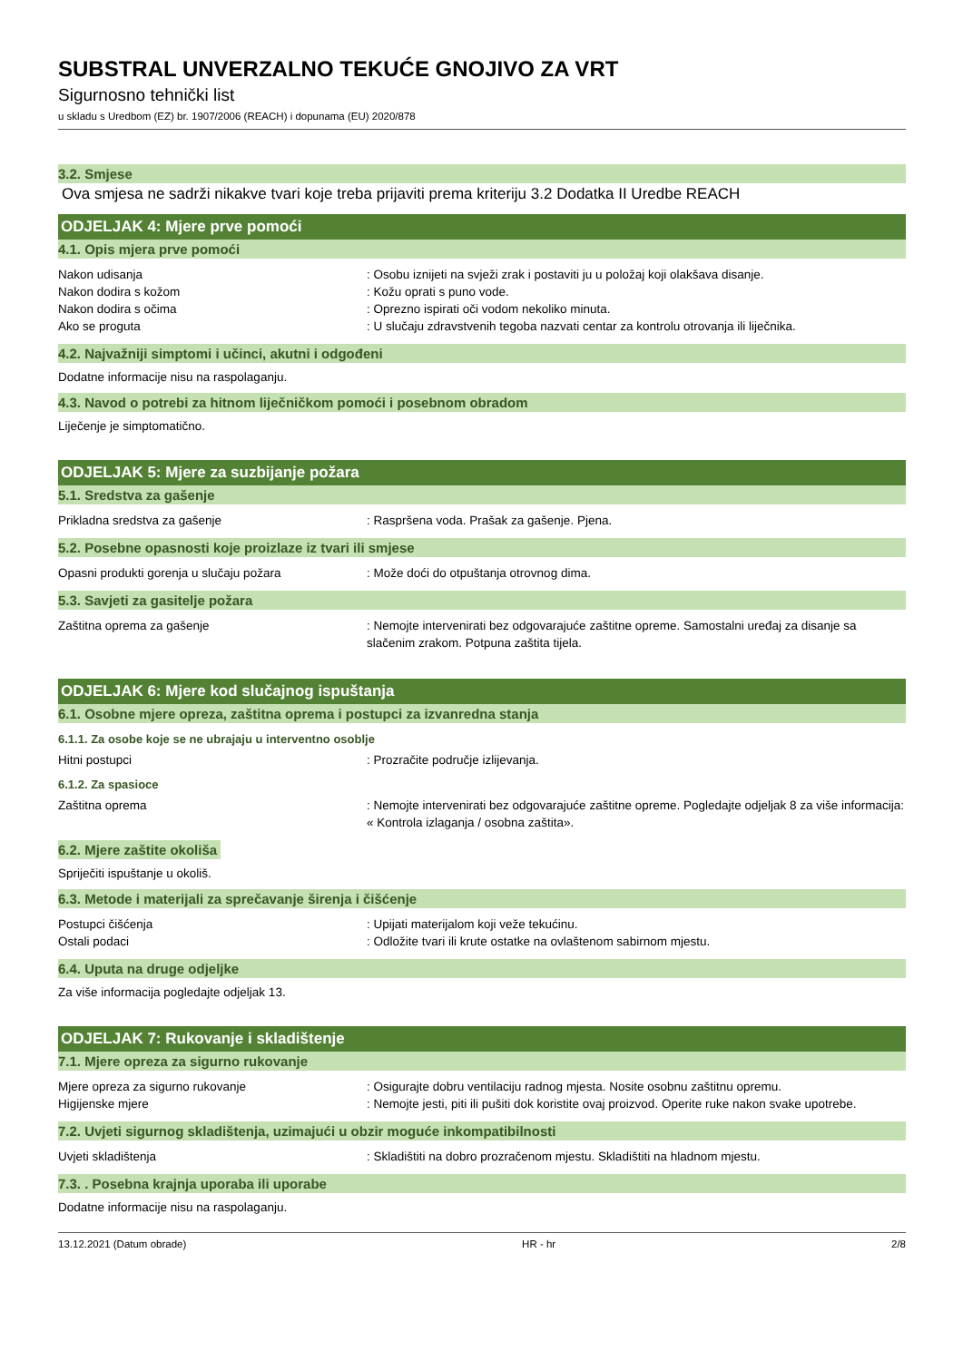SUBSTRAL UNVERZALNO TEKUĆE GNOJIVO ZA VRT
Sigurnosno tehnički list
u skladu s Uredbom (EZ) br. 1907/2006 (REACH) i dopunama (EU) 2020/878
3.2. Smjese
Ova smjesa ne sadrži nikakve tvari koje treba prijaviti prema kriteriju 3.2 Dodatka II Uredbe REACH
ODJELJAK 4: Mjere prve pomoći
4.1. Opis mjera prve pomoći
Nakon udisanja : Osobu iznijeti na svježi zrak i postaviti ju u položaj koji olakšava disanje.
Nakon dodira s kožom : Kožu oprati s puno vode.
Nakon dodira s očima : Oprezno ispirati oči vodom nekoliko minuta.
Ako se proguta : U slučaju zdravstvenih tegoba nazvati centar za kontrolu otrovanja ili liječnika.
4.2. Najvažniji simptomi i učinci, akutni i odgođeni
Dodatne informacije nisu na raspolaganju.
4.3. Navod o potrebi za hitnom liječničkom pomoći i posebnom obradom
Liječenje je simptomatično.
ODJELJAK 5: Mjere za suzbijanje požara
5.1. Sredstva za gašenje
Prikladna sredstva za gašenje: Raspršena voda. Prašak za gašenje. Pjena.
5.2. Posebne opasnosti koje proizlaze iz tvari ili smjese
Opasni produkti gorenja u slučaju požara: Može doći do otpuštanja otrovnog dima.
5.3. Savjeti za gasitelje požara
Zaštitna oprema za gašenje: Nemojte intervenirati bez odgovarajuće zaštitne opreme. Samostalni uređaj za disanje sa slačenim zrakom. Potpuna zaštita tijela.
ODJELJAK 6: Mjere kod slučajnog ispuštanja
6.1. Osobne mjere opreza, zaštitna oprema i postupci za izvanredna stanja
6.1.1. Za osobe koje se ne ubrajaju u interventno osoblje
Hitni postupci : Prozračite područje izlijevanja.
6.1.2. Za spasioce
Zaštitna oprema : Nemojte intervenirati bez odgovarajuće zaštitne opreme. Pogledajte odjeljak 8 za više informacija: « Kontrola izlaganja / osobna zaštita».
6.2. Mjere zaštite okoliša
Spriječiti ispuštanje u okoliš.
6.3. Metode i materijali za sprečavanje širenja i čišćenje
Postupci čišćenja : Upijati materijalom koji veže tekućinu.
Ostali podaci : Odložite tvari ili krute ostatke na ovlaštenom sabirnom mjestu.
6.4. Uputa na druge odjeljke
Za više informacija pogledajte odjeljak 13.
ODJELJAK 7: Rukovanje i skladištenje
7.1. Mjere opreza za sigurno rukovanje
Mjere opreza za sigurno rukovanje : Osigurajte dobru ventilaciju radnog mjesta. Nosite osobnu zaštitnu opremu.
Higijenske mjere : Nemojte jesti, piti ili pušiti dok koristite ovaj proizvod. Operite ruke nakon svake upotrebe.
7.2. Uvjeti sigurnog skladištenja, uzimajući u obzir moguće inkompatibilnosti
Uvjeti skladištenja: Skladištiti na dobro prozračenom mjestu. Skladištiti na hladnom mjestu.
7.3. . Posebna krajnja uporaba ili uporabe
Dodatne informacije nisu na raspolaganju.
13.12.2021 (Datum obrade) HR - hr 2/8